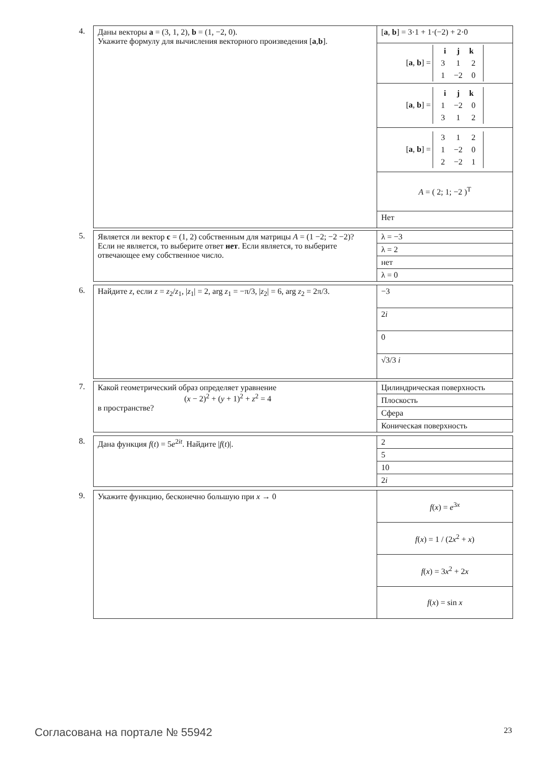4.
| Даны векторы a = (3, 1, 2), b = (1, −2, 0). Укажите формулу для вычисления векторного произведения [ a , b ]. | [ a , b ] = 3·1 + 1·(−2) + 2·0 |
| | [ a , b ] = i j k 3 1 2 1 −2 0 |
| | [ a , b ] = i j k 1 −2 0 3 1 2 |
| | [ a , b ] = 3 1 2 1 −2 0 2 −2 1 |
| | A = ( 2; 1; −2 )<sup>T</sup> |
| | Нет |
5.
| Является ли вектор c = (1, 2) собственным для матрицы A = (1 −2; −2 −2)? Если не является, то выберите ответ нет . Если является, то выберите отвечающее ему собственное число. | λ = −3 |
| | λ = 2 |
| | нет |
| | λ = 0 |
6.
| Найдите z , если z = z<sub>2</sub>/ z<sub>1</sub>, / z<sub>1</sub>/ = 2, arg z<sub>1</sub> = −π/3, / z<sub>2</sub>/ = 6, arg z<sub>2</sub> = 2π/3. | −3 |
| | 2 i |
| | 0 |
| | √3/3 i |
7.
| Какой геометрический образ определяет уравнение ( x − 2)<sup>2</sup> + ( y + 1)<sup>2</sup> + z<sup>2</sup> = 4 в пространстве? | Цилиндрическая поверхность |
| | Плоскость |
| | Сфера |
| | Коническая поверхность |
8.
| Дана функция f ( t ) = 5 e<sup>2it</sup>. Найдите / f ( t )/. | 2 |
| | 5 |
| | 10 |
| | 2 i |
9.
| Укажите функцию, бесконечно большую при x → 0 | f ( x ) = e<sup>3x</sup> |
| | f ( x ) = 1 / (2 x<sup>2</sup> + x ) |
| | f ( x ) = 3 x<sup>2</sup> + 2 x |
| | f ( x ) = sin x |
Согласована на портале № 55942 23